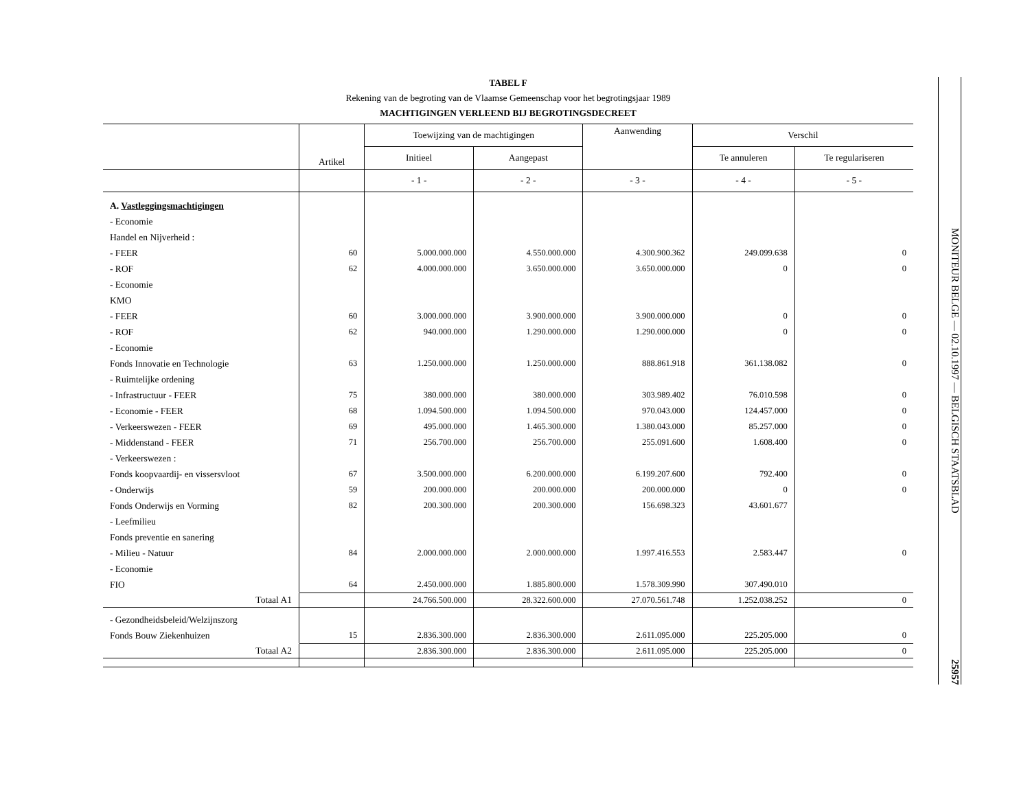TABEL F
Rekening van de begroting van de Vlaamse Gemeenschap voor het begrotingsjaar 1989
MACHTIGINGEN VERLEEND BIJ BEGROTINGSDECREET
| | Artikel | Toewijzing van de machtigingen | | Aanwending | Verschil | |
| --- | --- | --- | --- | --- | --- | --- |
| | | Initieel | Aangepast | | Te annuleren | Te regulariseren |
| | | - 1 - | - 2 - | - 3 - | - 4 - | - 5 - |
| A. Vastleggingsmachtigingen | | | | | | |
| - Economie | | | | | | |
| Handel en Nijverheid : | | | | | | |
| - FEER | 60 | 5.000.000.000 | 4.550.000.000 | 4.300.900.362 | 249.099.638 | 0 |
| - ROF | 62 | 4.000.000.000 | 3.650.000.000 | 3.650.000.000 | 0 | 0 |
| - Economie | | | | | | |
| KMO | | | | | | |
| - FEER | 60 | 3.000.000.000 | 3.900.000.000 | 3.900.000.000 | 0 | 0 |
| - ROF | 62 | 940.000.000 | 1.290.000.000 | 1.290.000.000 | 0 | 0 |
| - Economie | | | | | | |
| Fonds Innovatie en Technologie | 63 | 1.250.000.000 | 1.250.000.000 | 888.861.918 | 361.138.082 | 0 |
| - Ruimtelijke ordening | | | | | | |
| - Infrastructuur - FEER | 75 | 380.000.000 | 380.000.000 | 303.989.402 | 76.010.598 | 0 |
| - Economie - FEER | 68 | 1.094.500.000 | 1.094.500.000 | 970.043.000 | 124.457.000 | 0 |
| - Verkeerswezen - FEER | 69 | 495.000.000 | 1.465.300.000 | 1.380.043.000 | 85.257.000 | 0 |
| - Middenstand - FEER | 71 | 256.700.000 | 256.700.000 | 255.091.600 | 1.608.400 | 0 |
| - Verkeerswezen : | | | | | | |
| Fonds koopvaardij- en vissersvloot | 67 | 3.500.000.000 | 6.200.000.000 | 6.199.207.600 | 792.400 | 0 |
| - Onderwijs | 59 | 200.000.000 | 200.000.000 | 200.000.000 | 0 | 0 |
| Fonds Onderwijs en Vorming | 82 | 200.300.000 | 200.300.000 | 156.698.323 | 43.601.677 | |
| - Leefmilieu | | | | | | |
| Fonds preventie en sanering | | | | | | |
| - Milieu - Natuur | 84 | 2.000.000.000 | 2.000.000.000 | 1.997.416.553 | 2.583.447 | 0 |
| - Economie | | | | | | |
| FIO | 64 | 2.450.000.000 | 1.885.800.000 | 1.578.309.990 | 307.490.010 | |
| Totaal A1 | | 24.766.500.000 | 28.322.600.000 | 27.070.561.748 | 1.252.038.252 | 0 |
| - Gezondheidsbeleid/Welzijnszorg | | | | | | |
| Fonds Bouw Ziekenhuizen | 15 | 2.836.300.000 | 2.836.300.000 | 2.611.095.000 | 225.205.000 | 0 |
| Totaal A2 | | 2.836.300.000 | 2.836.300.000 | 2.611.095.000 | 225.205.000 | 0 |
MONITEUR BELGE — 02.10.1997 — BELGISCH STAATSBLAD 25957